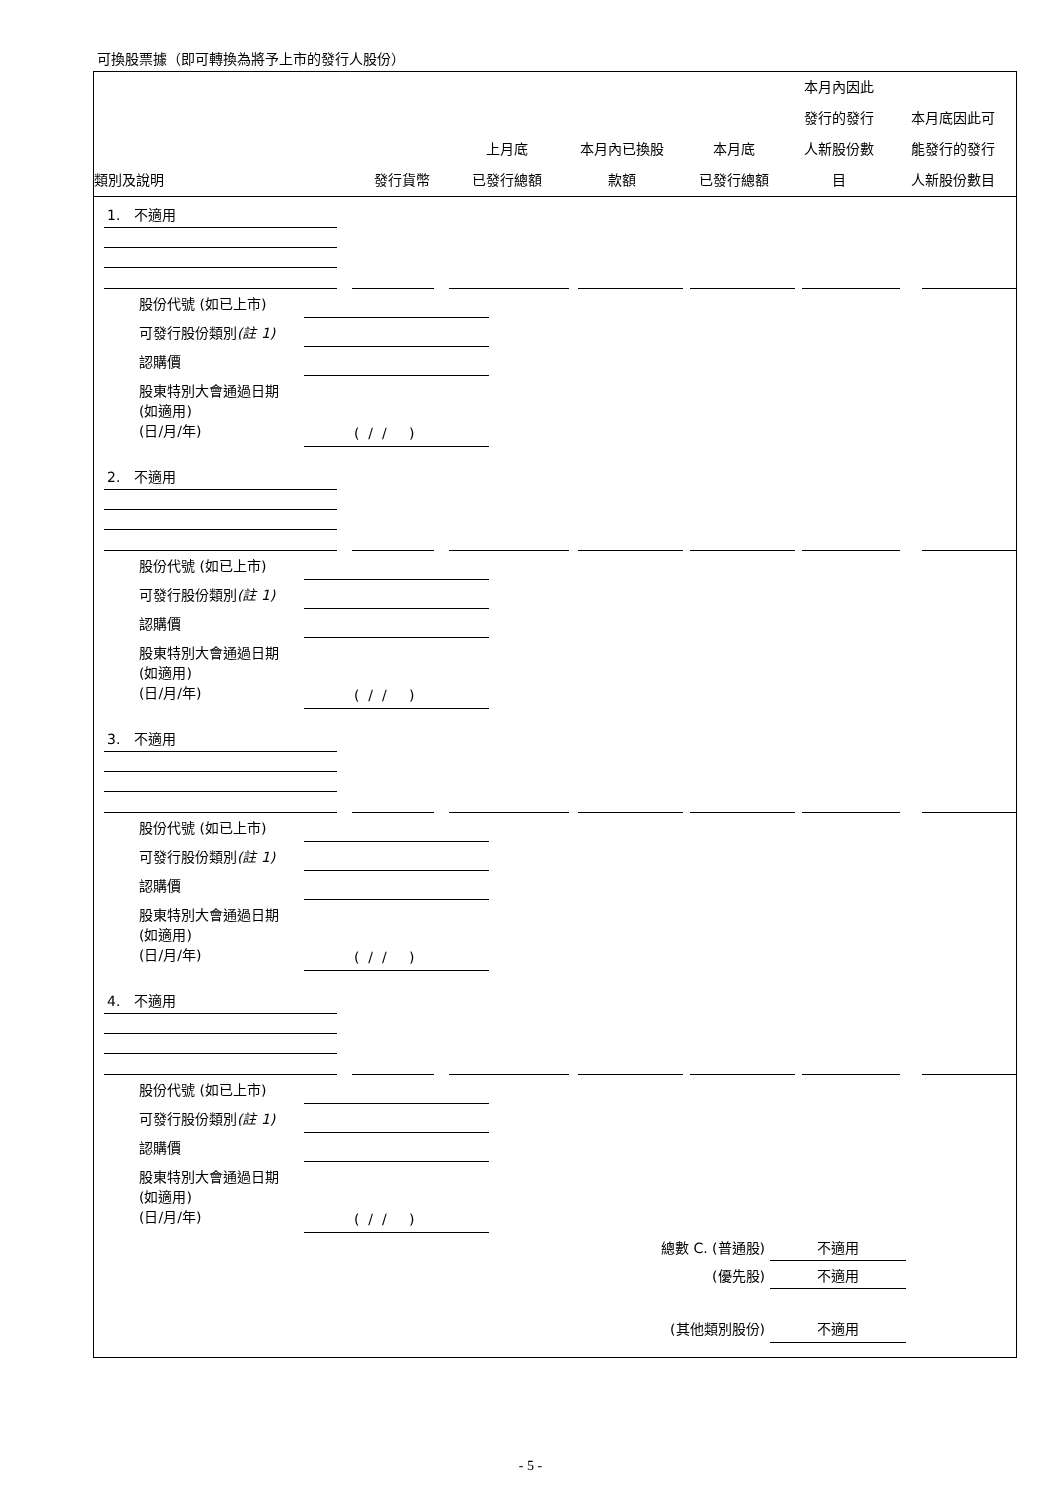可換股票據（即可轉換為將予上市的發行人股份）
| 類別及說明 | 發行貨幣 | 上月底 已發行總額 | 本月內已換股 款額 | 本月底 已發行總額 | 本月內因此 發行的發行 人新股份數 目 | 本月底因此可 能發行的發行 人新股份數目 |
| --- | --- | --- | --- | --- | --- | --- |
1. 不適用
股份代號 (如已上市)
可發行股份類別(註 1)
認購價
股東特別大會通過日期
(如適用)
(日/月/年)
( / / )
2. 不適用
股份代號 (如已上市)
可發行股份類別(註 1)
認購價
股東特別大會通過日期
(如適用)
(日/月/年)
( / / )
3. 不適用
股份代號 (如已上市)
可發行股份類別(註 1)
認購價
股東特別大會通過日期
(如適用)
(日/月/年)
( / / )
4. 不適用
股份代號 (如已上市)
可發行股份類別(註 1)
認購價
股東特別大會通過日期
(如適用)
(日/月/年)
( / / )
總數 C. (普通股)
不適用
(優先股) 不適用
(其他類別股份) 不適用
- 5 -